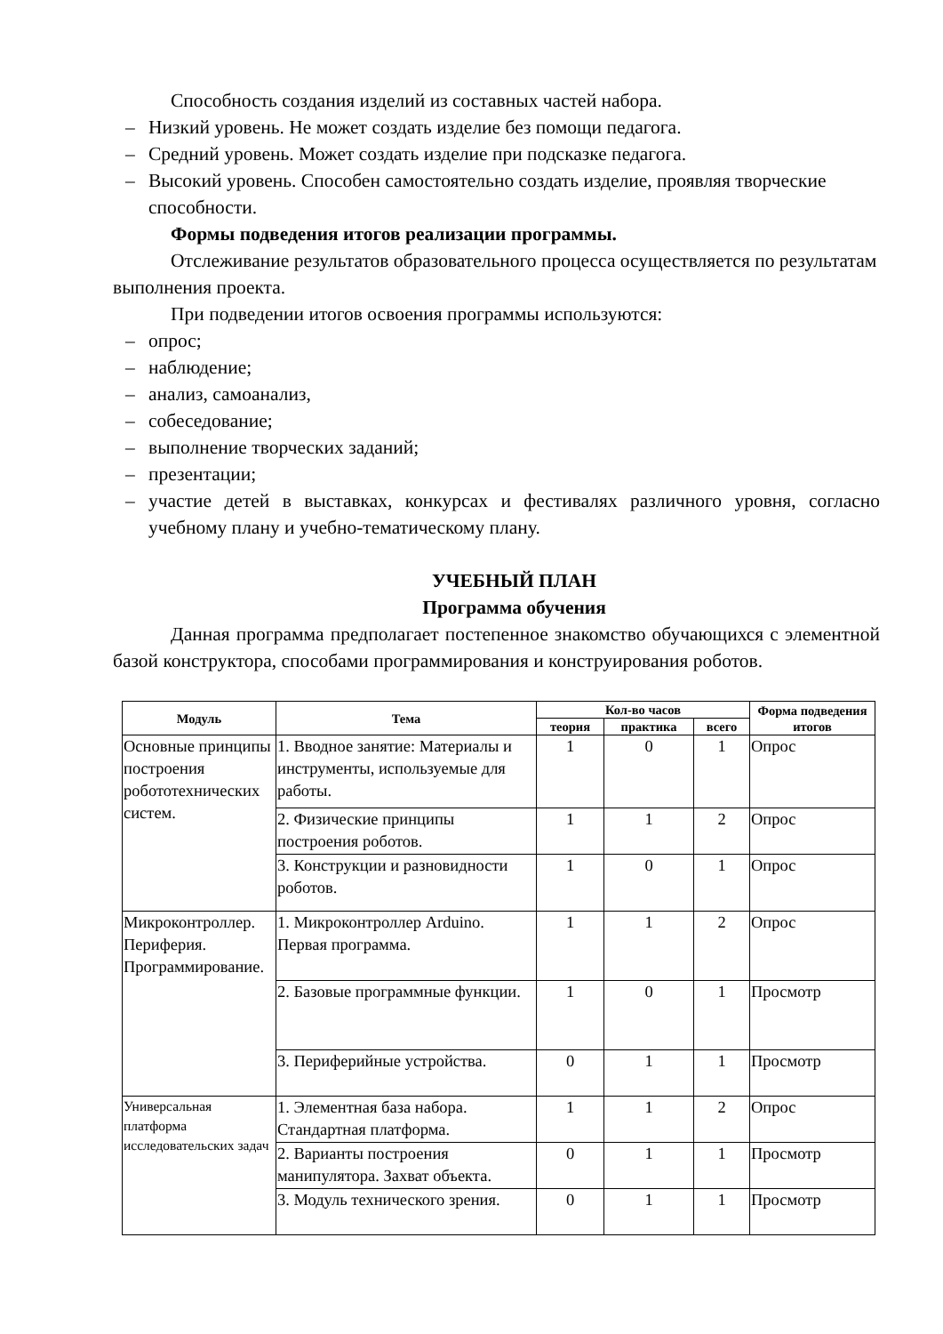Способность создания изделий из составных частей набора.
– Низкий уровень. Не может создать изделие без помощи педагога.
– Средний уровень. Может создать изделие при подсказке педагога.
– Высокий уровень. Способен самостоятельно создать изделие, проявляя творческие способности.
Формы подведения итогов реализации программы.
Отслеживание результатов образовательного процесса осуществляется по результатам выполнения проекта.
При подведении итогов освоения программы используются:
– опрос;
– наблюдение;
– анализ, самоанализ,
– собеседование;
– выполнение творческих заданий;
– презентации;
– участие детей в выставках, конкурсах и фестивалях различного уровня, согласно учебному плану и учебно-тематическому плану.
УЧЕБНЫЙ ПЛАН
Программа обучения
Данная программа предполагает постепенное знакомство обучающихся с элементной базой конструктора, способами программирования и конструирования роботов.
| Модуль | Тема | Кол-во часов | | | Форма подведения итогов |
| --- | --- | --- | --- | --- | --- |
| | | теория | практика | всего | |
| Основные принципы построения робототехнических систем. | 1. Вводное занятие: Материалы и инструменты, используемые для работы. | 1 | 0 | 1 | Опрос |
| | 2. Физические принципы построения роботов. | 1 | 1 | 2 | Опрос |
| | 3. Конструкции и разновидности роботов. | 1 | 0 | 1 | Опрос |
| Микроконтроллер. Периферия. Программирование. | 1. Микроконтроллер Arduino. Первая программа. | 1 | 1 | 2 | Опрос |
| | 2. Базовые программные функции. | 1 | 0 | 1 | Просмотр |
| | 3. Периферийные устройства. | 0 | 1 | 1 | Просмотр |
| Универсальная платформа исследовательских задач | 1. Элементная база набора. Стандартная платформа. | 1 | 1 | 2 | Опрос |
| | 2. Варианты построения манипулятора. Захват объекта. | 0 | 1 | 1 | Просмотр |
| | 3. Модуль технического зрения. | 0 | 1 | 1 | Просмотр |